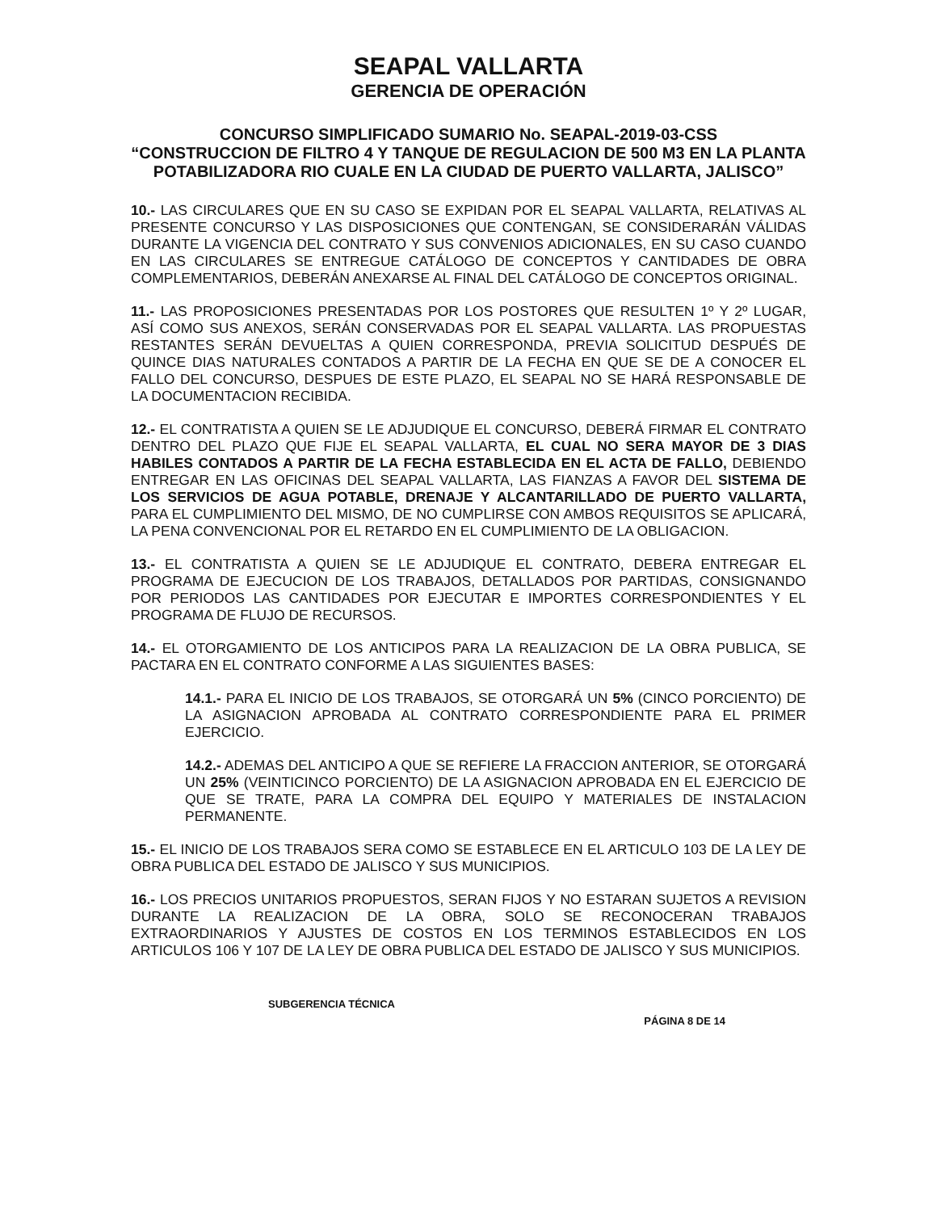SEAPAL VALLARTA
GERENCIA DE OPERACIÓN
CONCURSO SIMPLIFICADO SUMARIO No. SEAPAL-2019-03-CSS
“CONSTRUCCION DE FILTRO 4 Y TANQUE DE REGULACION DE 500 M3 EN LA PLANTA POTABILIZADORA RIO CUALE EN LA CIUDAD DE PUERTO VALLARTA, JALISCO”
10.- LAS CIRCULARES QUE EN SU CASO SE EXPIDAN POR EL SEAPAL VALLARTA, RELATIVAS AL PRESENTE CONCURSO Y LAS DISPOSICIONES QUE CONTENGAN, SE CONSIDERARÁN VÁLIDAS DURANTE LA VIGENCIA DEL CONTRATO Y SUS CONVENIOS ADICIONALES, EN SU CASO CUANDO EN LAS CIRCULARES SE ENTREGUE CATÁLOGO DE CONCEPTOS Y CANTIDADES DE OBRA COMPLEMENTARIOS, DEBERÁN ANEXARSE AL FINAL DEL CATÁLOGO DE CONCEPTOS ORIGINAL.
11.- LAS PROPOSICIONES PRESENTADAS POR LOS POSTORES QUE RESULTEN 1º Y 2º LUGAR, ASÍ COMO SUS ANEXOS, SERÁN CONSERVADAS POR EL SEAPAL VALLARTA. LAS PROPUESTAS RESTANTES SERÁN DEVUELTAS A QUIEN CORRESPONDA, PREVIA SOLICITUD DESPUÉS DE QUINCE DIAS NATURALES CONTADOS A PARTIR DE LA FECHA EN QUE SE DE A CONOCER EL FALLO DEL CONCURSO, DESPUES DE ESTE PLAZO, EL SEAPAL NO SE HARÁ RESPONSABLE DE LA DOCUMENTACION RECIBIDA.
12.- EL CONTRATISTA A QUIEN SE LE ADJUDIQUE EL CONCURSO, DEBERÁ FIRMAR EL CONTRATO DENTRO DEL PLAZO QUE FIJE EL SEAPAL VALLARTA, EL CUAL NO SERA MAYOR DE 3 DIAS HABILES CONTADOS A PARTIR DE LA FECHA ESTABLECIDA EN EL ACTA DE FALLO, DEBIENDO ENTREGAR EN LAS OFICINAS DEL SEAPAL VALLARTA, LAS FIANZAS A FAVOR DEL SISTEMA DE LOS SERVICIOS DE AGUA POTABLE, DRENAJE Y ALCANTARILLADO DE PUERTO VALLARTA, PARA EL CUMPLIMIENTO DEL MISMO, DE NO CUMPLIRSE CON AMBOS REQUISITOS SE APLICARÁ, LA PENA CONVENCIONAL POR EL RETARDO EN EL CUMPLIMIENTO DE LA OBLIGACION.
13.- EL CONTRATISTA A QUIEN SE LE ADJUDIQUE EL CONTRATO, DEBERA ENTREGAR EL PROGRAMA DE EJECUCION DE LOS TRABAJOS, DETALLADOS POR PARTIDAS, CONSIGNANDO POR PERIODOS LAS CANTIDADES POR EJECUTAR E IMPORTES CORRESPONDIENTES Y EL PROGRAMA DE FLUJO DE RECURSOS.
14.- EL OTORGAMIENTO DE LOS ANTICIPOS PARA LA REALIZACION DE LA OBRA PUBLICA, SE PACTARA EN EL CONTRATO CONFORME A LAS SIGUIENTES BASES:
14.1.- PARA EL INICIO DE LOS TRABAJOS, SE OTORGARÁ UN 5% (CINCO PORCIENTO) DE LA ASIGNACION APROBADA AL CONTRATO CORRESPONDIENTE PARA EL PRIMER EJERCICIO.
14.2.- ADEMAS DEL ANTICIPO A QUE SE REFIERE LA FRACCION ANTERIOR, SE OTORGARÁ UN 25% (VEINTICINCO PORCIENTO) DE LA ASIGNACION APROBADA EN EL EJERCICIO DE QUE SE TRATE, PARA LA COMPRA DEL EQUIPO Y MATERIALES DE INSTALACION PERMANENTE.
15.- EL INICIO DE LOS TRABAJOS SERA COMO SE ESTABLECE EN EL ARTICULO 103 DE LA LEY DE OBRA PUBLICA DEL ESTADO DE JALISCO Y SUS MUNICIPIOS.
16.- LOS PRECIOS UNITARIOS PROPUESTOS, SERAN FIJOS Y NO ESTARAN SUJETOS A REVISION DURANTE LA REALIZACION DE LA OBRA, SOLO SE RECONOCERAN TRABAJOS EXTRAORDINARIOS Y AJUSTES DE COSTOS EN LOS TERMINOS ESTABLECIDOS EN LOS ARTICULOS 106 Y 107 DE LA LEY DE OBRA PUBLICA DEL ESTADO DE JALISCO Y SUS MUNICIPIOS.
SUBGERENCIA TÉCNICA
PÁGINA 8 DE 14